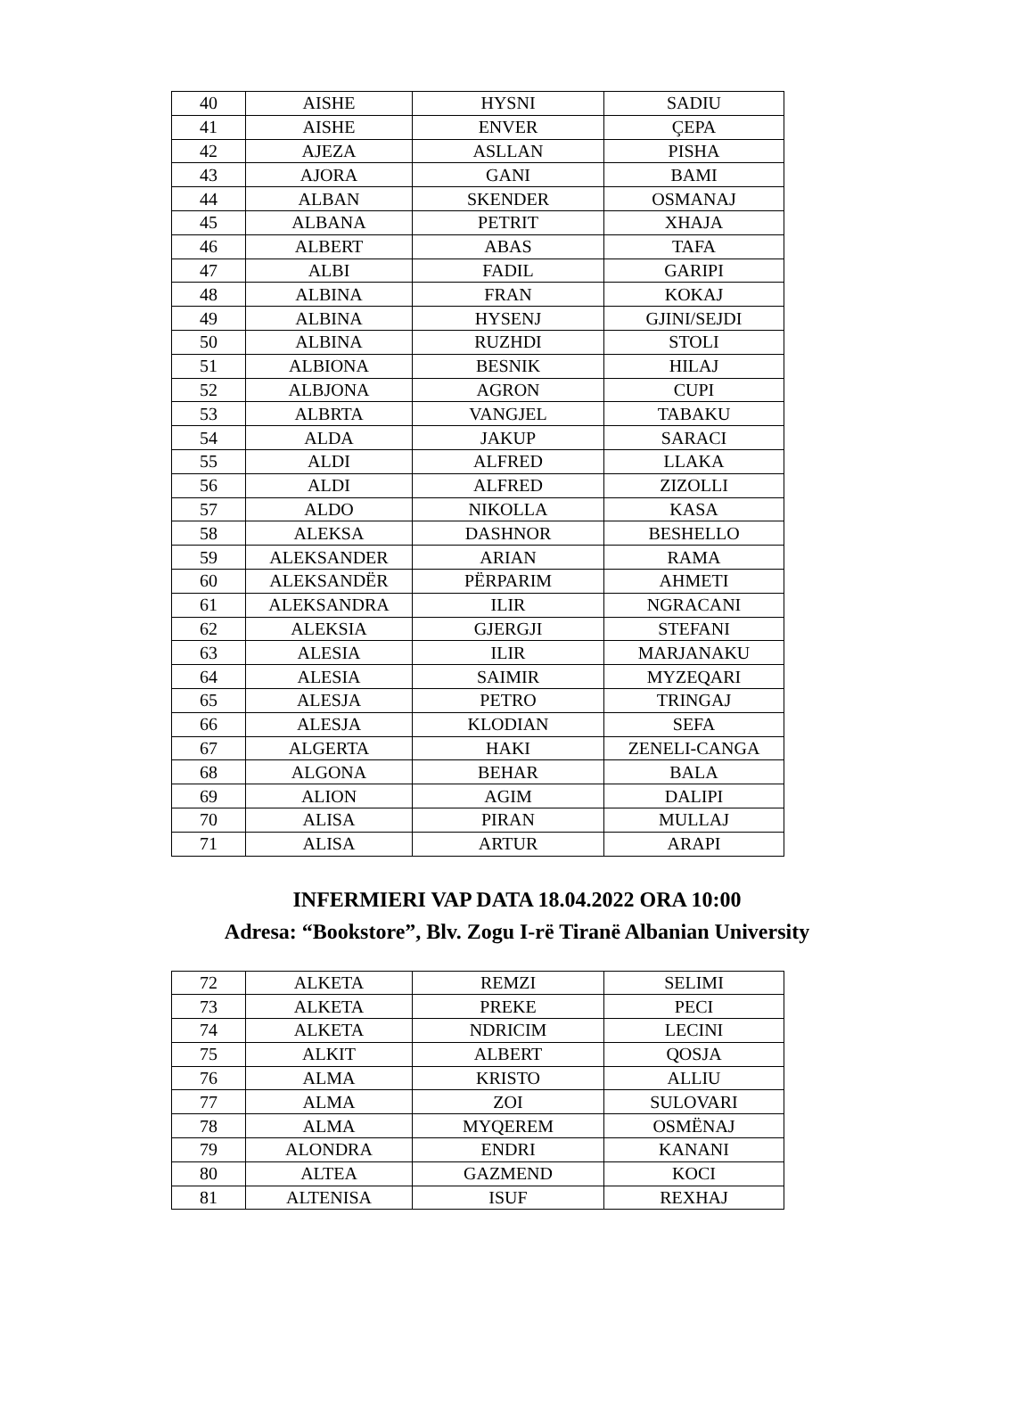| 40 | AISHE | HYSNI | SADIU |
| 41 | AISHE | ENVER | ÇEPA |
| 42 | AJEZA | ASLLAN | PISHA |
| 43 | AJORA | GANI | BAMI |
| 44 | ALBAN | SKENDER | OSMANAJ |
| 45 | ALBANA | PETRIT | XHAJA |
| 46 | ALBERT | ABAS | TAFA |
| 47 | ALBI | FADIL | GARIPI |
| 48 | ALBINA | FRAN | KOKAJ |
| 49 | ALBINA | HYSENJ | GJINI/SEJDI |
| 50 | ALBINA | RUZHDI | STOLI |
| 51 | ALBIONA | BESNIK | HILAJ |
| 52 | ALBJONA | AGRON | CUPI |
| 53 | ALBRTA | VANGJEL | TABAKU |
| 54 | ALDA | JAKUP | SARACI |
| 55 | ALDI | ALFRED | LLAKA |
| 56 | ALDI | ALFRED | ZIZOLLI |
| 57 | ALDO | NIKOLLA | KASA |
| 58 | ALEKSA | DASHNOR | BESHELLO |
| 59 | ALEKSANDER | ARIAN | RAMA |
| 60 | ALEKSANDËR | PËRPARIM | AHMETI |
| 61 | ALEKSANDRA | ILIR | NGRACANI |
| 62 | ALEKSIA | GJERGJI | STEFANI |
| 63 | ALESIA | ILIR | MARJANAKU |
| 64 | ALESIA | SAIMIR | MYZEQARI |
| 65 | ALESJA | PETRO | TRINGAJ |
| 66 | ALESJA | KLODIAN | SEFA |
| 67 | ALGERTA | HAKI | ZENELI-CANGA |
| 68 | ALGONA | BEHAR | BALA |
| 69 | ALION | AGIM | DALIPI |
| 70 | ALISA | PIRAN | MULLAJ |
| 71 | ALISA | ARTUR | ARAPI |
INFERMIERI VAP DATA 18.04.2022 ORA 10:00
Adresa: “Bookstore”, Blv. Zogu I-rë Tiranë Albanian University
| 72 | ALKETA | REMZI | SELIMI |
| 73 | ALKETA | PREKE | PECI |
| 74 | ALKETA | NDRICIM | LECINI |
| 75 | ALKIT | ALBERT | QOSJA |
| 76 | ALMA | KRISTO | ALLIU |
| 77 | ALMA | ZOI | SULOVARI |
| 78 | ALMA | MYQEREM | OSMËNAJ |
| 79 | ALONDRA | ENDRI | KANANI |
| 80 | ALTEA | GAZMEND | KOCI |
| 81 | ALTENISA | ISUF | REXHAJ |